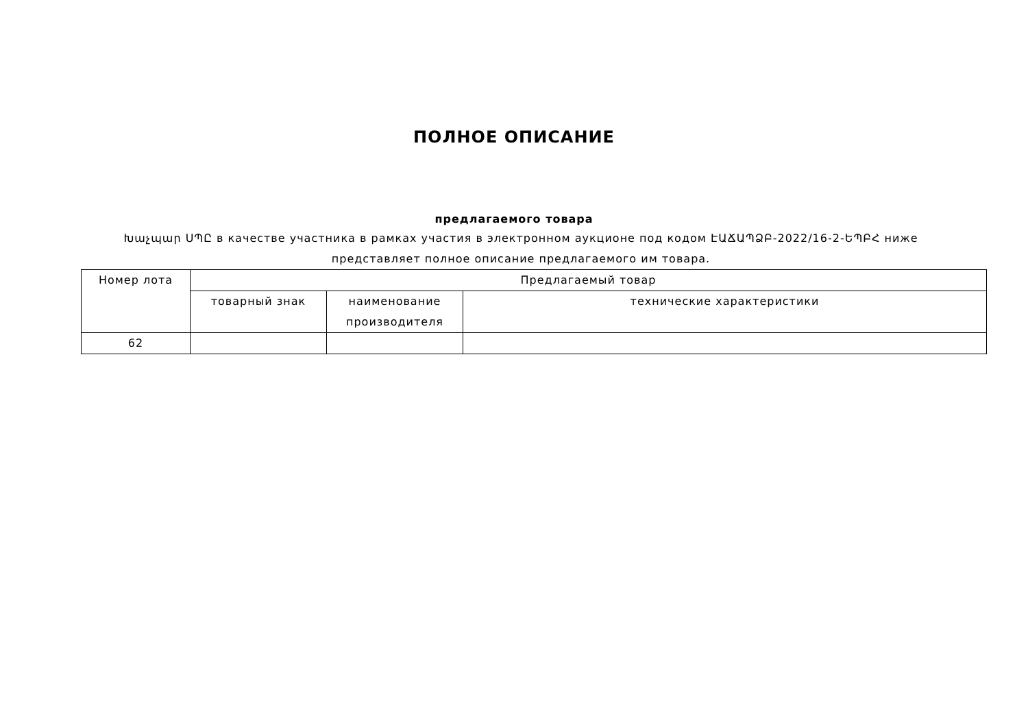ПОЛНОЕ ОПИСАНИЕ
предлагаемого товара
Խաչպար ՍՊԸ в качестве участника в рамках участия в электронном аукционе под кодом ԷԱՃԱՊՁԲ-2022/16-2-ԵՊԲՀ ниже представляет полное описание предлагаемого им товара.
| Номер лота | Предлагаемый товар | | |
| --- | --- | --- | --- |
| | товарный знак | наименование производителя | технические характеристики |
| 62 | | | |